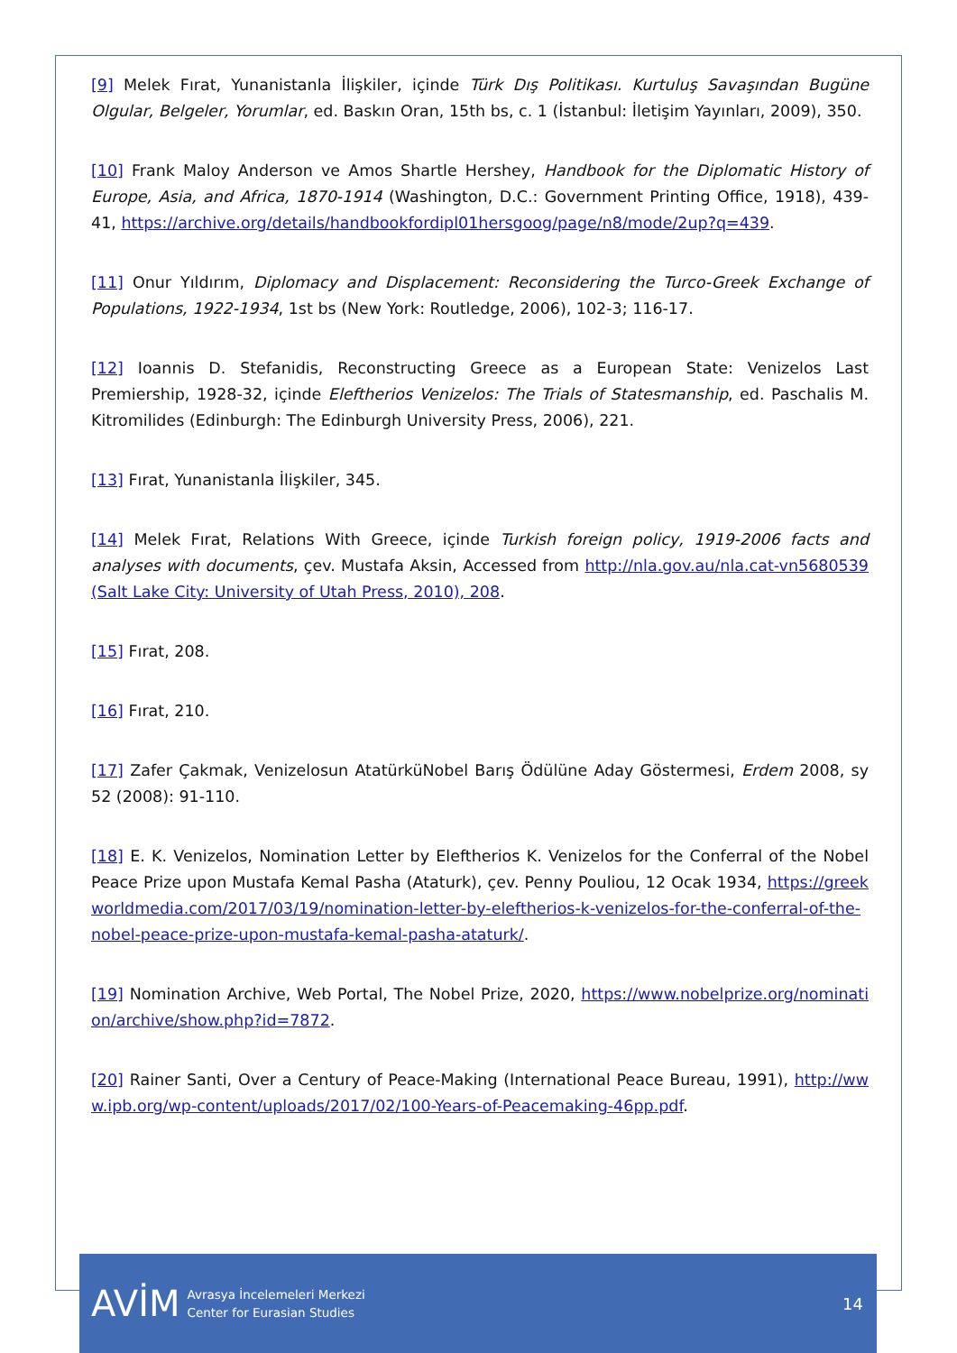[9] Melek Fırat, Yunanistanla İlişkiler, içinde Türk Dış Politikası. Kurtuluş Savaşından Bugüne Olgular, Belgeler, Yorumlar, ed. Baskın Oran, 15th bs, c. 1 (İstanbul: İletişim Yayınları, 2009), 350.
[10] Frank Maloy Anderson ve Amos Shartle Hershey, Handbook for the Diplomatic History of Europe, Asia, and Africa, 1870-1914 (Washington, D.C.: Government Printing Office, 1918), 439-41, https://archive.org/details/handbookfordipl01hersgoog/page/n8/mode/2up?q=439.
[11] Onur Yıldırım, Diplomacy and Displacement: Reconsidering the Turco-Greek Exchange of Populations, 1922-1934, 1st bs (New York: Routledge, 2006), 102-3; 116-17.
[12] Ioannis D. Stefanidis, Reconstructing Greece as a European State: Venizelos Last Premiership, 1928-32, içinde Eleftherios Venizelos: The Trials of Statesmanship, ed. Paschalis M. Kitromilides (Edinburgh: The Edinburgh University Press, 2006), 221.
[13] Fırat, Yunanistanla İlişkiler, 345.
[14] Melek Fırat, Relations With Greece, içinde Turkish foreign policy, 1919-2006 facts and analyses with documents, çev. Mustafa Aksin, Accessed from http://nla.gov.au/nla.cat-vn5680539 (Salt Lake City: University of Utah Press, 2010), 208.
[15] Fırat, 208.
[16] Fırat, 210.
[17] Zafer Çakmak, Venizelosun AtatürküNobel Barış Ödülüne Aday Göstermesi, Erdem 2008, sy 52 (2008): 91-110.
[18] E. K. Venizelos, Nomination Letter by Eleftherios K. Venizelos for the Conferral of the Nobel Peace Prize upon Mustafa Kemal Pasha (Ataturk), çev. Penny Pouliou, 12 Ocak 1934, https://greekworldmedia.com/2017/03/19/nomination-letter-by-eleftherios-k-venizelos-for-the-conferral-of-the-nobel-peace-prize-upon-mustafa-kemal-pasha-ataturk/.
[19] Nomination Archive, Web Portal, The Nobel Prize, 2020, https://www.nobelprize.org/nomination/archive/show.php?id=7872.
[20] Rainer Santi, Over a Century of Peace-Making (International Peace Bureau, 1991), http://www.ipb.org/wp-content/uploads/2017/02/100-Years-of-Peacemaking-46pp.pdf.
AVİM
Avrasya İncelemeleri Merkezi
Center for Eurasian Studies
14